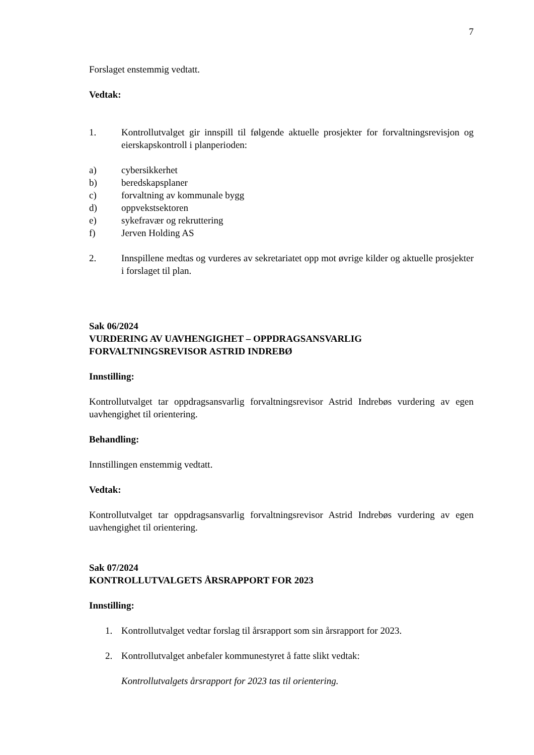7
Forslaget enstemmig vedtatt.
Vedtak:
1. Kontrollutvalget gir innspill til følgende aktuelle prosjekter for forvaltningsrevisjon og eierskapskontroll i planperioden:
a) cybersikkerhet
b) beredskapsplaner
c) forvaltning av kommunale bygg
d) oppvekstsektoren
e) sykefravær og rekruttering
f) Jerven Holding AS
2. Innspillene medtas og vurderes av sekretariatet opp mot øvrige kilder og aktuelle prosjekter i forslaget til plan.
Sak 06/2024
VURDERING AV UAVHENGIGHET – OPPDRAGSANSVARLIG FORVALTNINGSREVISOR ASTRID INDREBØ
Innstilling:
Kontrollutvalget tar oppdragsansvarlig forvaltningsrevisor Astrid Indrebøs vurdering av egen uavhengighet til orientering.
Behandling:
Innstillingen enstemmig vedtatt.
Vedtak:
Kontrollutvalget tar oppdragsansvarlig forvaltningsrevisor Astrid Indrebøs vurdering av egen uavhengighet til orientering.
Sak 07/2024
KONTROLLUTVALGETS ÅRSRAPPORT FOR 2023
Innstilling:
1. Kontrollutvalget vedtar forslag til årsrapport som sin årsrapport for 2023.
2. Kontrollutvalget anbefaler kommunestyret å fatte slikt vedtak:
Kontrollutvalgets årsrapport for 2023 tas til orientering.